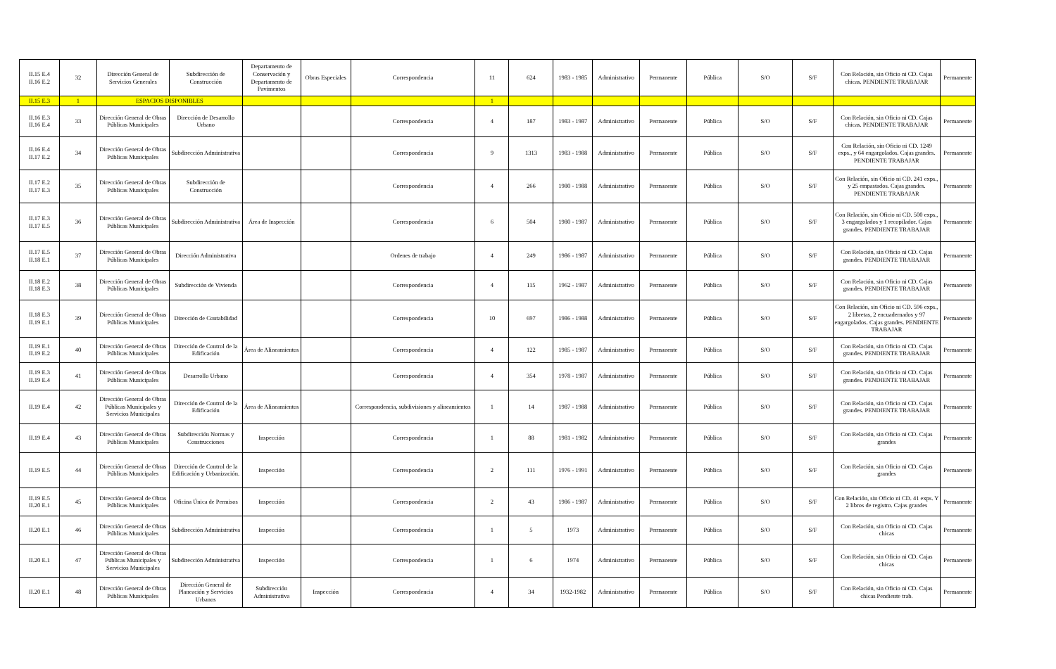| II.15 E.4 II.16 E.2 | 32 | Dirección General de Servicios Generales | Subdirección de Construcción | Departamento de Conservación y Departamento de Pavimentos | Obras Especiales | Correspondencia | 11 | 624 | 1983 - 1985 | Administrativo | Permanente | Pública | S/O | S/F | Con Relación, sin Oficio ni CD. Cajas chicas. PENDIENTE TRABAJAR | Permanente |
| II.15 E.3 | 1 | ESPACIOS DISPONIBLES | | | | | 1 | | | | | | | | | |
| II.16 E.3 II.16 E.4 | 33 | Dirección General de Obras Públicas Municipales | Dirección de Desarrollo Urbano | | | Correspondencia | 4 | 187 | 1983 - 1987 | Administrativo | Permanente | Pública | S/O | S/F | Con Relación, sin Oficio ni CD. Cajas chicas. PENDIENTE TRABAJAR | Permanente |
| II.16 E.4 II.17 E.2 | 34 | Dirección General de Obras Públicas Municipales | Subdirección Administrativa | | | Correspondencia | 9 | 1313 | 1983 - 1988 | Administrativo | Permanente | Pública | S/O | S/F | Con Relación, sin Oficio ni CD. 1249 exps., y 64 engargolados. Cajas grandes. PENDIENTE TRABAJAR | Permanente |
| II.17 E.2 II.17 E.3 | 35 | Dirección General de Obras Públicas Municipales | Subdirección de Construcción | | | Correspondencia | 4 | 266 | 1980 - 1988 | Administrativo | Permanente | Pública | S/O | S/F | Con Relación, sin Oficio ni CD. 241 exps., y 25 empastados. Cajas grandes. PENDIENTE TRABAJAR | Permanente |
| II.17 E.3 II.17 E.5 | 36 | Dirección General de Obras Públicas Municipales | Subdirección Administrativa | Área de Inspección | | Correspondencia | 6 | 504 | 1980 - 1987 | Administrativo | Permanente | Pública | S/O | S/F | Con Relación, sin Oficio ni CD. 500 exps., 3 engargolados y 1 recopilador. Cajas grandes. PENDIENTE TRABAJAR | Permanente |
| II.17 E.5 II.18 E.1 | 37 | Dirección General de Obras Públicas Municipales | Dirección Administrativa | | | Ordenes de trabajo | 4 | 249 | 1986 - 1987 | Administrativo | Permanente | Pública | S/O | S/F | Con Relación, sin Oficio ni CD. Cajas grandes. PENDIENTE TRABAJAR | Permanente |
| II.18 E.2 II.18 E.3 | 38 | Dirección General de Obras Públicas Municipales | Subdirección de Vivienda | | | Correspondencia | 4 | 115 | 1962 - 1987 | Administrativo | Permanente | Pública | S/O | S/F | Con Relación, sin Oficio ni CD. Cajas grandes. PENDIENTE TRABAJAR | Permanente |
| II.18 E.3 II.19 E.1 | 39 | Dirección General de Obras Públicas Municipales | Dirección de Contabilidad | | | Correspondencia | 10 | 697 | 1986 - 1988 | Administrativo | Permanente | Pública | S/O | S/F | Con Relación, sin Oficio ni CD. 596 exps., 2 libretas, 2 encuadernados y 97 engargolados. Cajas grandes. PENDIENTE TRABAJAR | Permanente |
| II.19 E.1 II.19 E.2 | 40 | Dirección General de Obras Públicas Municipales | Dirección de Control de la Edificación | Área de Alineamientos | | Correspondencia | 4 | 122 | 1985 - 1987 | Administrativo | Permanente | Pública | S/O | S/F | Con Relación, sin Oficio ni CD. Cajas grandes. PENDIENTE TRABAJAR | Permanente |
| II.19 E.3 II.19 E.4 | 41 | Dirección General de Obras Públicas Municipales | Desarrollo Urbano | | | Correspondencia | 4 | 354 | 1978 - 1987 | Administrativo | Permanente | Pública | S/O | S/F | Con Relación, sin Oficio ni CD. Cajas grandes. PENDIENTE TRABAJAR | Permanente |
| II.19 E.4 | 42 | Dirección General de Obras Públicas Municipales y Servicios Municipales | Dirección de Control de la Edificación | Área de Alineamientos | | Correspondencia, subdivisiones y alineamientos | 1 | 14 | 1987 - 1988 | Administrativo | Permanente | Pública | S/O | S/F | Con Relación, sin Oficio ni CD. Cajas grandes. PENDIENTE TRABAJAR | Permanente |
| II.19 E.4 | 43 | Dirección General de Obras Públicas Municipales | Subdirección Normas y Construcciones | Inspección | | Correspondencia | 1 | 88 | 1981 - 1982 | Administrativo | Permanente | Pública | S/O | S/F | Con Relación, sin Oficio ni CD. Cajas grandes | Permanente |
| II.19 E.5 | 44 | Dirección General de Obras Públicas Municipales | Dirección de Control de la Edificación y Urbanización. | Inspección | | Correspondencia | 2 | 111 | 1976 - 1991 | Administrativo | Permanente | Pública | S/O | S/F | Con Relación, sin Oficio ni CD. Cajas grandes | Permanente |
| II.19 E.5 II.20 E.1 | 45 | Dirección General de Obras Públicas Municipales | Oficina Única de Permisos | Inspección | | Correspondencia | 2 | 43 | 1986 - 1987 | Administrativo | Permanente | Pública | S/O | S/F | Con Relación, sin Oficio ni CD. 41 exps. Y 2 libros de registro. Cajas grandes | Permanente |
| II.20 E.1 | 46 | Dirección General de Obras Públicas Municipales | Subdirección Administrativa | Inspección | | Correspondencia | 1 | 5 | 1973 | Administrativo | Permanente | Pública | S/O | S/F | Con Relación, sin Oficio ni CD. Cajas chicas | Permanente |
| II.20 E.1 | 47 | Dirección General de Obras Públicas Municipales y Servicios Municipales | Subdirección Administrativa | Inspección | | Correspondencia | 1 | 6 | 1974 | Administrativo | Permanente | Pública | S/O | S/F | Con Relación, sin Oficio ni CD. Cajas chicas | Permanente |
| II.20 E.1 | 48 | Dirección General de Obras Públicas Municipales | Dirección General de Planeación y Servicios Urbanos | Subdirección Administrativa | Inspección | Correspondencia | 4 | 34 | 1932-1982 | Administrativo | Permanente | Pública | S/O | S/F | Con Relación, sin Oficio ni CD. Cajas chicas Pendiente trab. | Permanente |